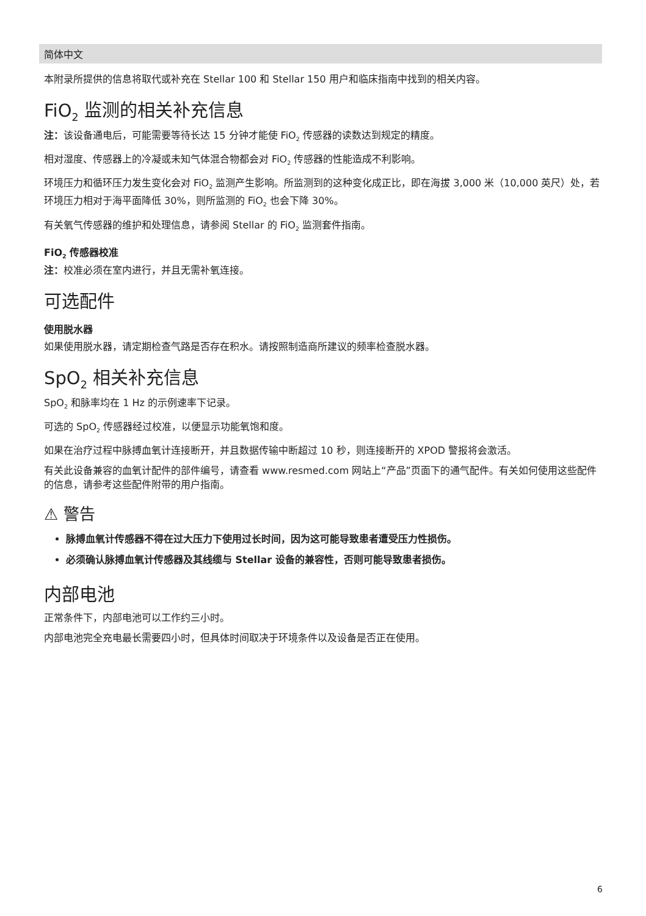简体中文
本附录所提供的信息将取代或补充在 Stellar 100 和 Stellar 150 用户和临床指南中找到的相关内容。
FiO<sub>2</sub> 监测的相关补充信息
注：该设备通电后，可能需要等待长达 15 分钟才能使 FiO<sub>2</sub> 传感器的读数达到规定的精度。
相对湿度、传感器上的冷凝或未知气体混合物都会对 FiO<sub>2</sub> 传感器的性能造成不利影响。
环境压力和循环压力发生变化会对 FiO<sub>2</sub> 监测产生影响。所监测到的这种变化成正比，即在海拔 3,000 米（10,000 英尺）处，若环境压力相对于海平面降低 30%，则所监测的 FiO<sub>2</sub> 也会下降 30%。
有关氧气传感器的维护和处理信息，请参阅 Stellar 的 FiO<sub>2</sub> 监测套件指南。
FiO<sub>2</sub> 传感器校准
注：校准必须在室内进行，并且无需补氧连接。
可选配件
使用脱水器
如果使用脱水器，请定期检查气路是否存在积水。请按照制造商所建议的频率检查脱水器。
SpO<sub>2</sub> 相关补充信息
SpO<sub>2</sub> 和脉率均在 1 Hz 的示例速率下记录。
可选的 SpO<sub>2</sub> 传感器经过校准，以便显示功能氧饱和度。
如果在治疗过程中脉搏血氧计连接断开，并且数据传输中断超过 10 秒，则连接断开的 XPOD 警报将会激活。
有关此设备兼容的血氧计配件的部件编号，请查看 www.resmed.com 网站上“产品”页面下的通气配件。有关如何使用这些配件的信息，请参考这些配件附带的用户指南。
⚠ 警告
脉搏血氧计传感器不得在过大压力下使用过长时间，因为这可能导致患者遭受压力性损伤。
必须确认脉搏血氧计传感器及其线缆与 Stellar 设备的兼容性，否则可能导致患者损伤。
内部电池
正常条件下，内部电池可以工作约三小时。
内部电池完全充电最长需要四小时，但具体时间取决于环境条件以及设备是否正在使用。
6